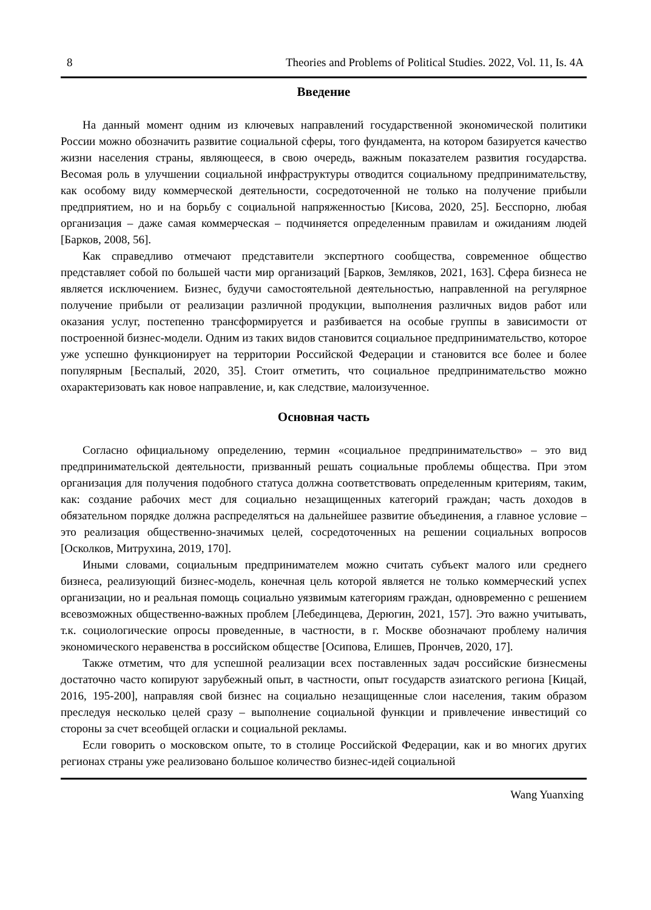8 Theories and Problems of Political Studies. 2022, Vol. 11, Is. 4A
Введение
На данный момент одним из ключевых направлений государственной экономической политики России можно обозначить развитие социальной сферы, того фундамента, на котором базируется качество жизни населения страны, являющееся, в свою очередь, важным показателем развития государства. Весомая роль в улучшении социальной инфраструктуры отводится социальному предпринимательству, как особому виду коммерческой деятельности, сосредоточенной не только на получение прибыли предприятием, но и на борьбу с социальной напряженностью [Кисова, 2020, 25]. Бесспорно, любая организация – даже самая коммерческая – подчиняется определенным правилам и ожиданиям людей [Барков, 2008, 56].
Как справедливо отмечают представители экспертного сообщества, современное общество представляет собой по большей части мир организаций [Барков, Земляков, 2021, 163]. Сфера бизнеса не является исключением. Бизнес, будучи самостоятельной деятельностью, направленной на регулярное получение прибыли от реализации различной продукции, выполнения различных видов работ или оказания услуг, постепенно трансформируется и разбивается на особые группы в зависимости от построенной бизнес-модели. Одним из таких видов становится социальное предпринимательство, которое уже успешно функционирует на территории Российской Федерации и становится все более и более популярным [Беспалый, 2020, 35]. Стоит отметить, что социальное предпринимательство можно охарактеризовать как новое направление, и, как следствие, малоизученное.
Основная часть
Согласно официальному определению, термин «социальное предпринимательство» – это вид предпринимательской деятельности, призванный решать социальные проблемы общества. При этом организация для получения подобного статуса должна соответствовать определенным критериям, таким, как: создание рабочих мест для социально незащищенных категорий граждан; часть доходов в обязательном порядке должна распределяться на дальнейшее развитие объединения, а главное условие – это реализация общественно-значимых целей, сосредоточенных на решении социальных вопросов [Осколков, Митрухина, 2019, 170].
Иными словами, социальным предпринимателем можно считать субъект малого или среднего бизнеса, реализующий бизнес-модель, конечная цель которой является не только коммерческий успех организации, но и реальная помощь социально уязвимым категориям граждан, одновременно с решением всевозможных общественно-важных проблем [Лебединцева, Дерюгин, 2021, 157]. Это важно учитывать, т.к. социологические опросы проведенные, в частности, в г. Москве обозначают проблему наличия экономического неравенства в российском обществе [Осипова, Елишев, Прончев, 2020, 17].
Также отметим, что для успешной реализации всех поставленных задач российские бизнесмены достаточно часто копируют зарубежный опыт, в частности, опыт государств азиатского региона [Кицай, 2016, 195-200], направляя свой бизнес на социально незащищенные слои населения, таким образом преследуя несколько целей сразу – выполнение социальной функции и привлечение инвестиций со стороны за счет всеобщей огласки и социальной рекламы.
Если говорить о московском опыте, то в столице Российской Федерации, как и во многих других регионах страны уже реализовано большое количество бизнес-идей социальной
Wang Yuanxing